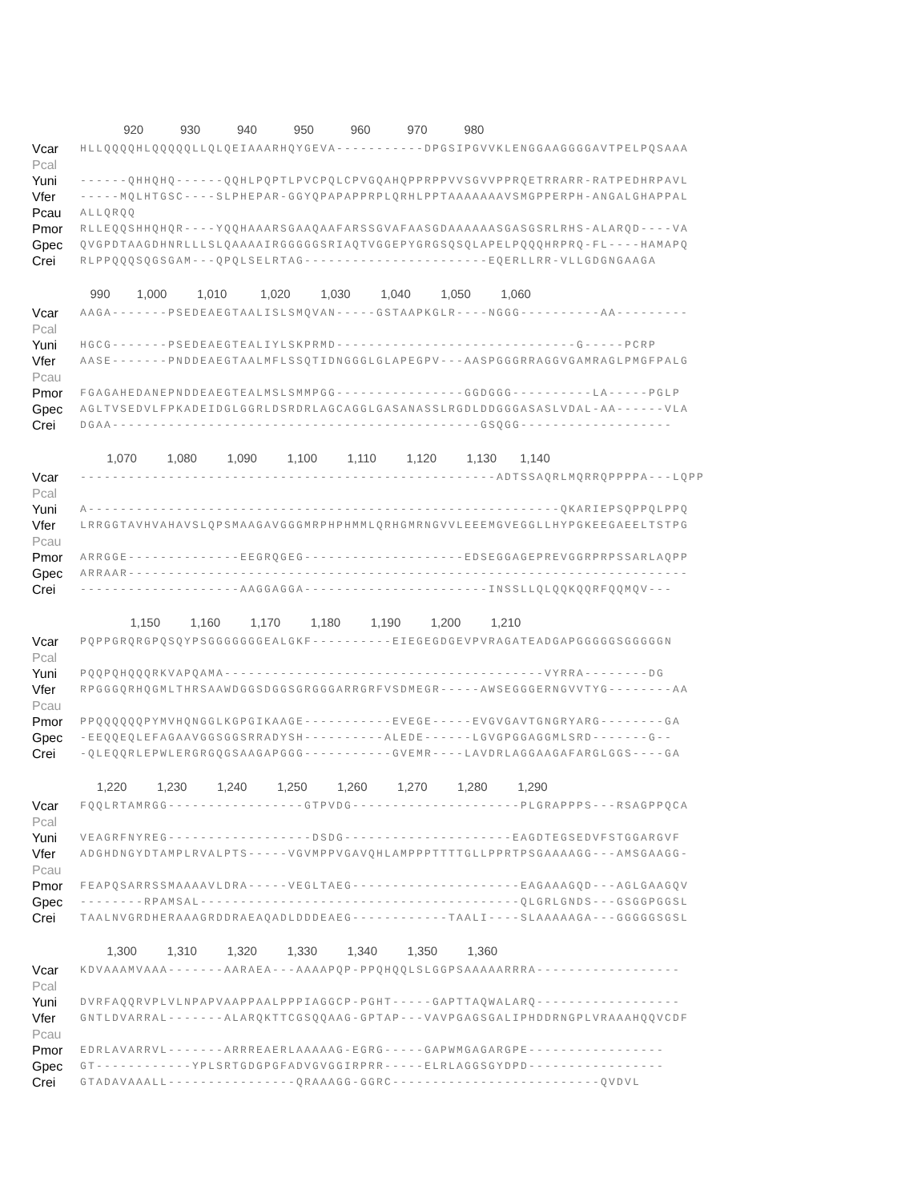920 930 940 950 960 970 980
Vcar HLLQQQQHLQQQQQLLQLQEIAAARHQYGEVA-----------DPGSIPGVVKLENGGAAGGGGAVTPELPQSAAA
Pcal
Yuni ------QHHQHQ------QQHLPQPTLPVCPQLCPVGQAHQPPRPPVVSGVVPPRQETRRARR-RATPEDHRPAVL
Vfer -----MQLHTGSC----SLPHEPAR-GGYQPAPAPPRPLQRHLPPTAAAAAAAVSMGPPERPH-ANGALGHAPPAL
Pcau ALLQRQQ
Pmor RLLEQQSHHQHQR----YQQHAAARSGAAQAAFARSSGVAFAASGDAAAAAASGASGSRLRHS-ALARQD----VA
Gpec QVGPDTAAGDHNRLLLSLQAAAAIRGGGGGSRIAQTVGGEPYGRGSQSQLAPELPQQQHRPRQ-FL----HAMAPQ
Crei RLPPQQQSQGSGAM---QPQLSELRTAG-----------------------EQERLLRR-VLLGDGNGAAGA
990 1,000 1,010 1,020 1,030 1,040 1,050 1,060
Vcar AAGA-------PSEDEAEGTAALISLSMQVAN-----GSTAAPKGLR----NGGG----------AA---------
Pcal
Yuni HGCG-------PSEDEAEGTEALIYLSKPRMD------------------------------G-----PCRP
Vfer AASE-------PNDDEAEGTAALMFLSSQTIDNGGGLGLAPEGPV---AASPGGGRRAGGVGAMRAGLPMGFPALG
Pcau
Pmor FGAGAHEDANEPNDDEAEGTEALMSLSMMPGG----------------GGDGGG----------LA-----PGLP
Gpec AGLTVSEDVLFPKADEIDGLGGRLDSRDRLAGCAGGLGASANASSLRGDLDDGGGASASLVDAL-AA------VLA
Crei DGAA----------------------------------------------GSQGG-------------------
1,070 1,080 1,090 1,100 1,110 1,120 1,130 1,140
Vcar ----------------------------------------------------ADTSSAQRLMQRRQPPPPA---LQPP
Pcal
Yuni A-----------------------------------------------------------QKARIEPSQPPQLPPQ
Vfer LRRGGTAVHVAHAVSLQPSMAAGAVGGGMRPHPHMMLQRHGMRNGVVLEEEMGVEGGLLHYPGKEEGAEELTSTPG
Pcau
Pmor ARRGGE--------------EEGRQGEG--------------------EDSEGGAGEPREVGGRPRPSSARLAQPP
Gpec ARRAAR----------------------------------------------------------------------
Crei --------------------AAGGAGGA-----------------------INSSLLQLQQKQQRFQQMQV---
1,150 1,160 1,170 1,180 1,190 1,200 1,210
Vcar PQPPGRQRGPQSQYPSGGGGGGGEALGKF----------EIEGEGDGEVPVRAGATEADGAPGGGGGSGGGGGN
Pcal
Yuni PQQPQHQQQRKVAPQAMA----------------------------------------VYRRA--------DG
Vfer RPGGGQRHQGMLTHRSAAWDGGSDGGSGRGGGARRGRFVSDMEGR-----AWSEGGGERNGVVTYG--------AA
Pcau
Pmor PPQQQQQQPYMVHQNGGLKGPGIKAAGE-----------EVEGE-----EVGVGAVTGNGRYARG--------GA
Gpec -EEQQEQLEFAGAAVGGSGGSRRADYSH----------ALEDE------LGVGPGGAGGMLSRD-------G--
Crei -QLEQQRLEPWLERGRGQGSAAGAPGGG-----------GVEMR----LAVDRLAGGAAGAFARGLGGS----GA
1,220 1,230 1,240 1,250 1,260 1,270 1,280 1,290
Vcar FQQLRTAMRGG-----------------GTPVDG---------------------PLGRAPPPS---RSAGPPQCA
Pcal
Yuni VEAGRFNYREG------------------DSDG---------------------EAGDTEGSEDVFSTGGARGVF
Vfer ADGHDNGYDTAMPLRVALPTS-----VGVMPPVGAVQHLAMPPPTTTTGLLPPRTPSGAAAAGG---AMSGAAGG-
Pcau
Pmor FEAPQSARRSSMAAAAVLDRA-----VEGLTAEG---------------------EAGAAAGQD---AGLGAAGQV
Gpec --------RPAMSAL----------------------------------------QLGRLGNDS---GSGGPGGSL
Crei TAALNVGRDHERAAAGRDDRAEAQADLDDDEAEG------------TAALI----SLAAAAAGA---GGGGGSGSL
1,300 1,310 1,320 1,330 1,340 1,350 1,360
Vcar KDVAAAMVAAA-------AARAEA---AAAAPQP-PPQHQQLSLGGPSAAAAARRRA------------------
Pcal
Yuni DVRFAQQRVPLVLNPAPVAAPPAALPPPIAGGCP-PGHT-----GAPTTAQWALARQ------------------
Vfer GNTLDVARRAL-------ALARQKTTCGSQQAAG-GPTAP---VAVPGAGSGALIPHDDRNGPLVRAAAHQQVCDF
Pcau
Pmor EDRLAVARRVL-------ARRREAERLAAAAAG-EGRG-----GAPWMGAGARGPE-----------------
Gpec GT------------YPLSRTGDGPGFADVGVGGIRPRR-----ELRLAGGSGYDPD-----------------
Crei GTADAVAAALL----------------QRAAAGG-GGRC--------------------------QVDVL